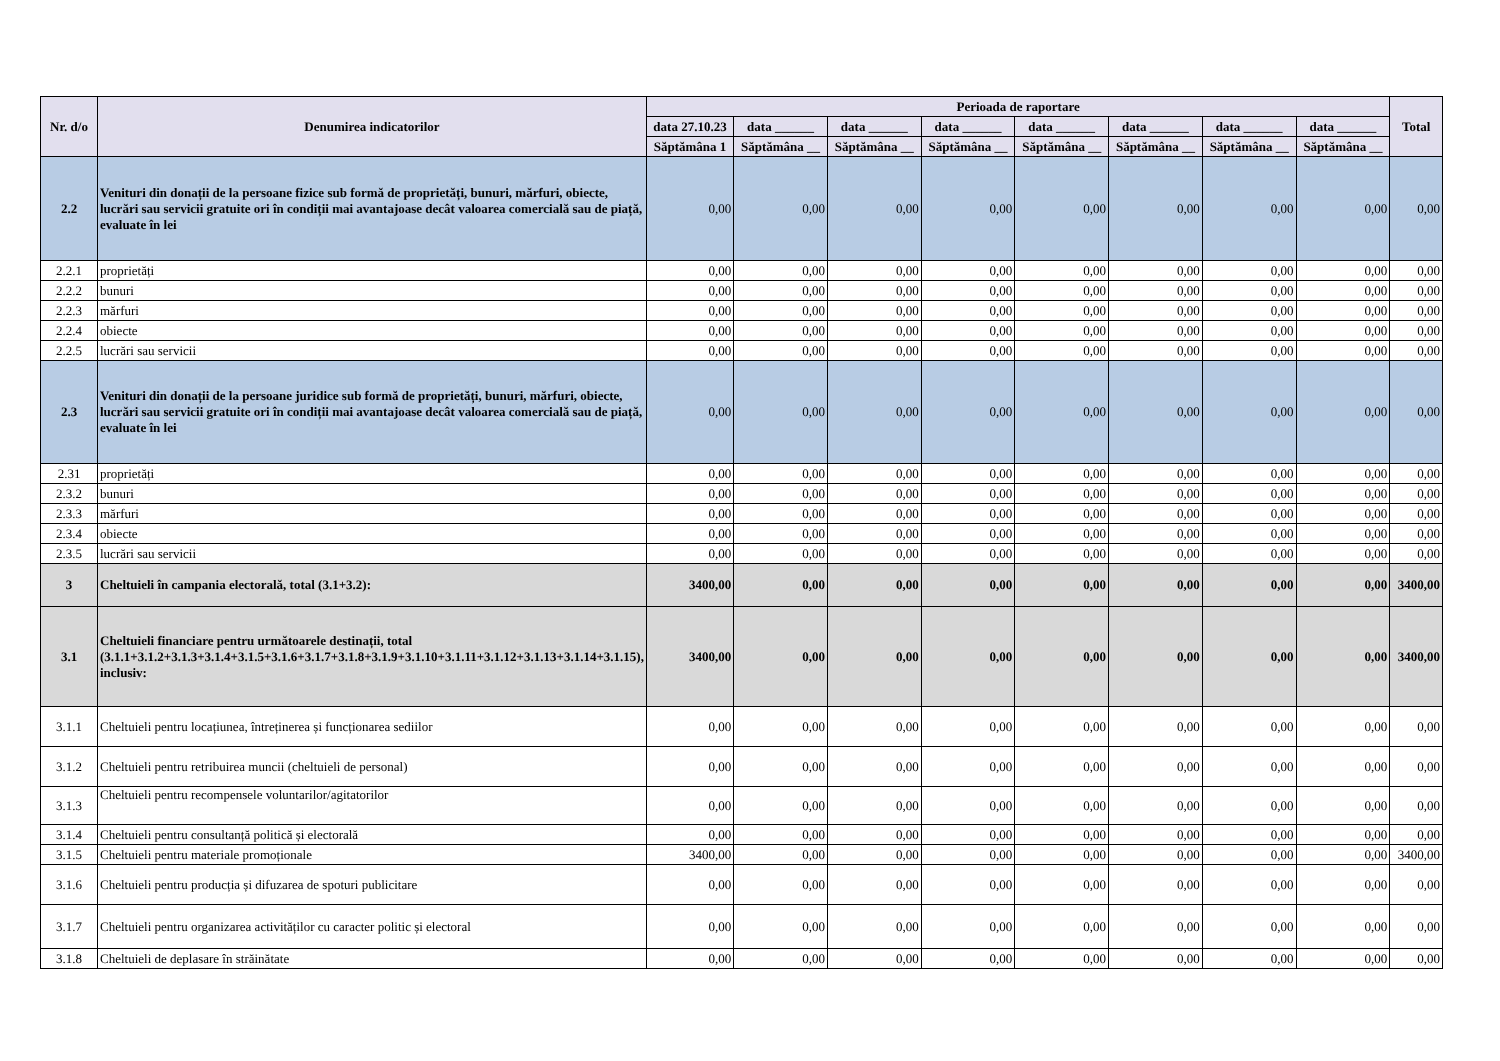| Nr. d/o | Denumirea indicatorilor | Perioada de raportare | | | | | | | | Total |
| --- | --- | --- | --- | --- | --- | --- | --- | --- | --- | --- |
| | | data 27.10.23 | data ______ | data ______ | data ______ | data ______ | data ______ | data ______ | data ______ | |
| | | Săptămâna 1 | Săptămâna __ | Săptămâna __ | Săptămâna __ | Săptămâna __ | Săptămâna __ | Săptămâna __ | Săptămâna __ | |
| 2.2 | Venituri din donații de la persoane fizice sub formă de proprietăți, bunuri, mărfuri, obiecte, lucrări sau servicii gratuite ori în condiții mai avantajoase decât valoarea comercială sau de piață, evaluate în lei | 0,00 | 0,00 | 0,00 | 0,00 | 0,00 | 0,00 | 0,00 | 0,00 | 0,00 |
| 2.2.1 | proprietăți | 0,00 | 0,00 | 0,00 | 0,00 | 0,00 | 0,00 | 0,00 | 0,00 | 0,00 |
| 2.2.2 | bunuri | 0,00 | 0,00 | 0,00 | 0,00 | 0,00 | 0,00 | 0,00 | 0,00 | 0,00 |
| 2.2.3 | mărfuri | 0,00 | 0,00 | 0,00 | 0,00 | 0,00 | 0,00 | 0,00 | 0,00 | 0,00 |
| 2.2.4 | obiecte | 0,00 | 0,00 | 0,00 | 0,00 | 0,00 | 0,00 | 0,00 | 0,00 | 0,00 |
| 2.2.5 | lucrări sau servicii | 0,00 | 0,00 | 0,00 | 0,00 | 0,00 | 0,00 | 0,00 | 0,00 | 0,00 |
| 2.3 | Venituri din donații de la persoane juridice sub formă de proprietăți, bunuri, mărfuri, obiecte, lucrări sau servicii gratuite ori în condiții mai avantajoase decât valoarea comercială sau de piață, evaluate în lei | 0,00 | 0,00 | 0,00 | 0,00 | 0,00 | 0,00 | 0,00 | 0,00 | 0,00 |
| 2.31 | proprietăți | 0,00 | 0,00 | 0,00 | 0,00 | 0,00 | 0,00 | 0,00 | 0,00 | 0,00 |
| 2.3.2 | bunuri | 0,00 | 0,00 | 0,00 | 0,00 | 0,00 | 0,00 | 0,00 | 0,00 | 0,00 |
| 2.3.3 | mărfuri | 0,00 | 0,00 | 0,00 | 0,00 | 0,00 | 0,00 | 0,00 | 0,00 | 0,00 |
| 2.3.4 | obiecte | 0,00 | 0,00 | 0,00 | 0,00 | 0,00 | 0,00 | 0,00 | 0,00 | 0,00 |
| 2.3.5 | lucrări sau servicii | 0,00 | 0,00 | 0,00 | 0,00 | 0,00 | 0,00 | 0,00 | 0,00 | 0,00 |
| 3 | Cheltuieli în campania electorală, total (3.1+3.2): | 3400,00 | 0,00 | 0,00 | 0,00 | 0,00 | 0,00 | 0,00 | 0,00 | 3400,00 |
| 3.1 | Cheltuieli financiare pentru următoarele destinații, total (3.1.1+3.1.2+3.1.3+3.1.4+3.1.5+3.1.6+3.1.7+3.1.8+3.1.9+3.1.10+3.1.11+3.1.12+3.1.13+3.1.14+3.1.15), inclusiv: | 3400,00 | 0,00 | 0,00 | 0,00 | 0,00 | 0,00 | 0,00 | 0,00 | 3400,00 |
| 3.1.1 | Cheltuieli pentru locațiunea, întreținerea și funcționarea sediilor | 0,00 | 0,00 | 0,00 | 0,00 | 0,00 | 0,00 | 0,00 | 0,00 | 0,00 |
| 3.1.2 | Cheltuieli pentru retribuirea muncii (cheltuieli de personal) | 0,00 | 0,00 | 0,00 | 0,00 | 0,00 | 0,00 | 0,00 | 0,00 | 0,00 |
| 3.1.3 | Cheltuieli pentru recompensele voluntarilor/agitatorilor | 0,00 | 0,00 | 0,00 | 0,00 | 0,00 | 0,00 | 0,00 | 0,00 | 0,00 |
| 3.1.4 | Cheltuieli pentru consultanță politică și electorală | 0,00 | 0,00 | 0,00 | 0,00 | 0,00 | 0,00 | 0,00 | 0,00 | 0,00 |
| 3.1.5 | Cheltuieli pentru materiale promoționale | 3400,00 | 0,00 | 0,00 | 0,00 | 0,00 | 0,00 | 0,00 | 0,00 | 3400,00 |
| 3.1.6 | Cheltuieli pentru producția și difuzarea de spoturi publicitare | 0,00 | 0,00 | 0,00 | 0,00 | 0,00 | 0,00 | 0,00 | 0,00 | 0,00 |
| 3.1.7 | Cheltuieli pentru organizarea activităților cu caracter politic și electoral | 0,00 | 0,00 | 0,00 | 0,00 | 0,00 | 0,00 | 0,00 | 0,00 | 0,00 |
| 3.1.8 | Cheltuieli de deplasare în străinătate | 0,00 | 0,00 | 0,00 | 0,00 | 0,00 | 0,00 | 0,00 | 0,00 | 0,00 |